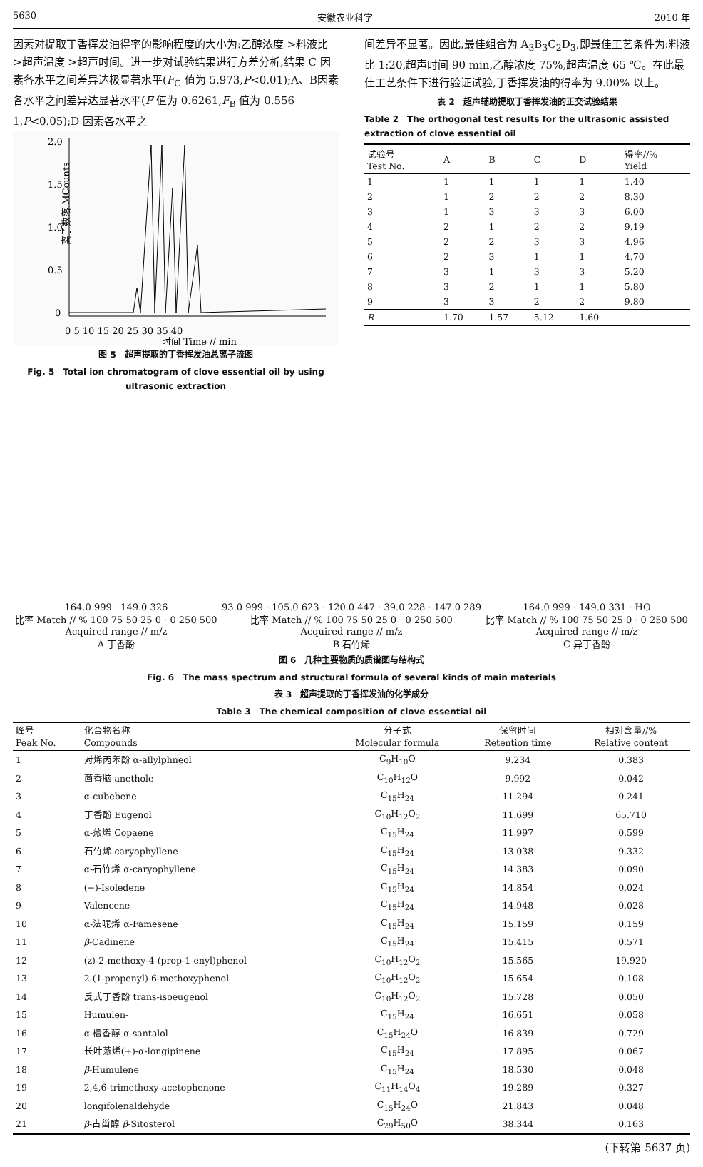5630 安徽农业科学 2010 年
因素对提取丁香挥发油得率的影响程度的大小为:乙醇浓度 >料液比 >超声温度 >超声时间。进一步对试验结果进行方差分析,结果 C 因素各水平之间差异达极显著水平(F<sub>C</sub> 值为 5.973,P<0.01);A、B因素各水平之间差异达显著水平(F 值为 0.6261,F<sub>B</sub> 值为 0.556 1,P<0.05);D 因素各水平之
2.0
1.5
1.0
0.5
0
离子数落 MCounts
0 5 10 15 20 25 30 35 40
时间 Time // min
图 5　超声提取的丁香挥发油总离子流图
Fig. 5　Total ion chromatogram of clove essential oil by using ultrasonic extraction
间差异不显著。因此,最佳组合为 A<sub>3</sub>B<sub>3</sub>C<sub>2</sub>D<sub>3</sub>,即最佳工艺条件为:料液比 1:20,超声时间 90 min,乙醇浓度 75%,超声温度 65 ℃。在此最佳工艺条件下进行验证试验,丁香挥发油的得率为 9.00% 以上。
表 2　超声辅助提取丁香挥发油的正交试验结果
Table 2　The orthogonal test results for the ultrasonic assisted extraction of clove essential oil
| 试验号 Test No. | A | B | C | D | 得率//% Yield |
| --- | --- | --- | --- | --- | --- |
| 1 | 1 | 1 | 1 | 1 | 1.40 |
| 2 | 1 | 2 | 2 | 2 | 8.30 |
| 3 | 1 | 3 | 3 | 3 | 6.00 |
| 4 | 2 | 1 | 2 | 2 | 9.19 |
| 5 | 2 | 2 | 3 | 3 | 4.96 |
| 6 | 2 | 3 | 1 | 1 | 4.70 |
| 7 | 3 | 1 | 3 | 3 | 5.20 |
| 8 | 3 | 2 | 1 | 1 | 5.80 |
| 9 | 3 | 3 | 2 | 2 | 9.80 |
| R | 1.70 | 1.57 | 5.12 | 1.60 | |
164.0 999 · 149.0 326
比率 Match // % 100 75 50 25 0 · 0 250 500
Acquired range // m/z
A 丁香酚
93.0 999 · 105.0 623 · 120.0 447 · 39.0 228 · 147.0 289
比率 Match // % 100 75 50 25 0 · 0 250 500
Acquired range // m/z
B 石竹烯
164.0 999 · 149.0 331 · HO
比率 Match // % 100 75 50 25 0 · 0 250 500
Acquired range // m/z
C 异丁香酚
图 6　几种主要物质的质谱图与结构式
Fig. 6　The mass spectrum and structural formula of several kinds of main materials
表 3　超声提取的丁香挥发油的化学成分
Table 3　The chemical composition of clove essential oil
| 峰号 Peak No. | 化合物名称 Compounds | 分子式 Molecular formula | 保留时间 Retention time | 相对含量//% Relative content |
| --- | --- | --- | --- | --- |
| 1 | 对烯丙苯酚 α-allylphneol | C<sub>9</sub>H<sub>10</sub>O | 9.234 | 0.383 |
| 2 | 茴香脑 anethole | C<sub>10</sub>H<sub>12</sub>O | 9.992 | 0.042 |
| 3 | α-cubebene | C<sub>15</sub>H<sub>24</sub> | 11.294 | 0.241 |
| 4 | 丁香酚 Eugenol | C<sub>10</sub>H<sub>12</sub>O<sub>2</sub> | 11.699 | 65.710 |
| 5 | α-蒎烯 Copaene | C<sub>15</sub>H<sub>24</sub> | 11.997 | 0.599 |
| 6 | 石竹烯 caryophyllene | C<sub>15</sub>H<sub>24</sub> | 13.038 | 9.332 |
| 7 | α-石竹烯 α-caryophyllene | C<sub>15</sub>H<sub>24</sub> | 14.383 | 0.090 |
| 8 | (−)-Isoledene | C<sub>15</sub>H<sub>24</sub> | 14.854 | 0.024 |
| 9 | Valencene | C<sub>15</sub>H<sub>24</sub> | 14.948 | 0.028 |
| 10 | α-法呢烯 α-Famesene | C<sub>15</sub>H<sub>24</sub> | 15.159 | 0.159 |
| 11 | β -Cadinene | C<sub>15</sub>H<sub>24</sub> | 15.415 | 0.571 |
| 12 | (z)-2-methoxy-4-(prop-1-enyl)phenol | C<sub>10</sub>H<sub>12</sub>O<sub>2</sub> | 15.565 | 19.920 |
| 13 | 2-(1-propenyl)-6-methoxyphenol | C<sub>10</sub>H<sub>12</sub>O<sub>2</sub> | 15.654 | 0.108 |
| 14 | 反式丁香酚 trans-isoeugenol | C<sub>10</sub>H<sub>12</sub>O<sub>2</sub> | 15.728 | 0.050 |
| 15 | Humulen- | C<sub>15</sub>H<sub>24</sub> | 16.651 | 0.058 |
| 16 | α-檀香醇 α-santalol | C<sub>15</sub>H<sub>24</sub>O | 16.839 | 0.729 |
| 17 | 长叶蒎烯(+)-α-longipinene | C<sub>15</sub>H<sub>24</sub> | 17.895 | 0.067 |
| 18 | β -Humulene | C<sub>15</sub>H<sub>24</sub> | 18.530 | 0.048 |
| 19 | 2,4,6-trimethoxy-acetophenone | C<sub>11</sub>H<sub>14</sub>O<sub>4</sub> | 19.289 | 0.327 |
| 20 | longifolenaldehyde | C<sub>15</sub>H<sub>24</sub>O | 21.843 | 0.048 |
| 21 | β -古甾醇 β -Sitosterol | C<sub>29</sub>H<sub>50</sub>O | 38.344 | 0.163 |
(下转第 5637 页)